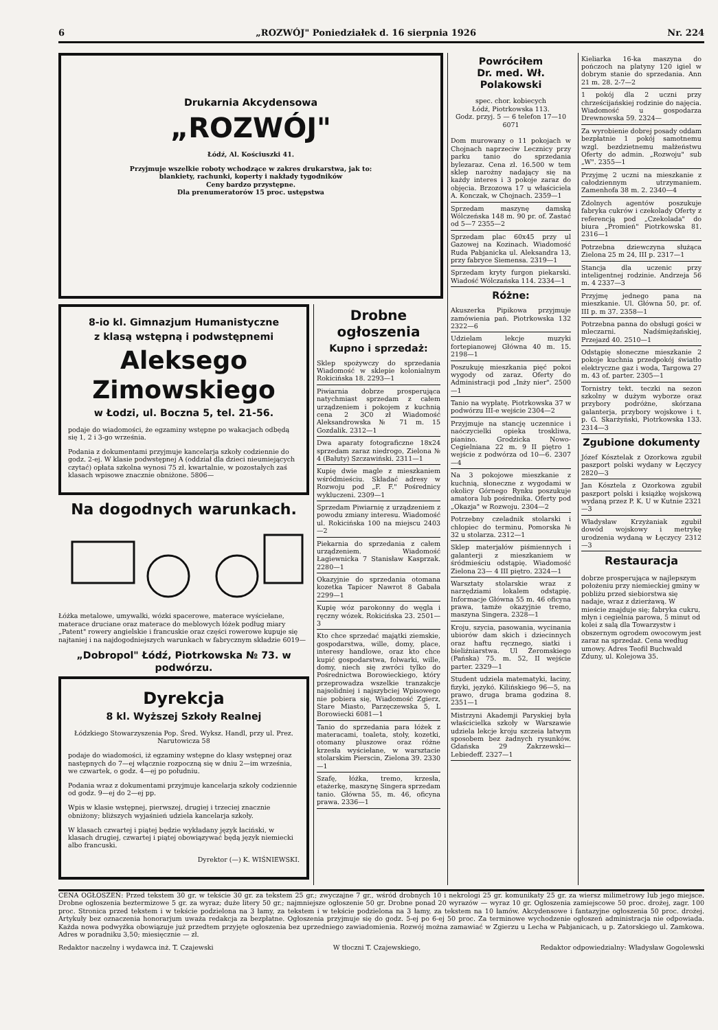6 „ROZWÓJ" Poniedziałek d. 16 sierpnia 1926 Nr. 224
Drukarnia Akcydensowa
„ROZWÓJ"
Łódź, Al. Kościuszki 41.
Przyjmuje wszelkie roboty wchodzące w zakres drukarstwa, jak to:
blankiety, rachunki, koperty i nakłady tygodników
Ceny bardzo przystępne.
Dla prenumeratorów 15 proc. ustępstwa
8-io kl. Gimnazjum Humanistyczne
z klasą wstępną i podwstępnemi
Aleksego Zimowskiego
w Łodzi, ul. Boczna 5, tel. 21-56.
podaje do wiadomości, że egzaminy wstępne po wakacjach odbędą się 1, 2 i 3-go września.
Podania z dokumentami przyjmuje kancelarja szkoły codziennie do godz. 2-ej. W klasie podwstępnej A (oddział dla dzieci nieumiejących czytać) opłata szkolna wynosi 75 zł. kwartalnie, w pozostałych zaś klasach wpisowe znacznie obniżone. 5806—
Na dogodnych warunkach.
Łóżka metalowe, umywalki, wózki spacerowe, materace wyściełane, materace druciane oraz materace do meblowych łóżek podług miary „Patent" rowery angielskie i francuskie oraz części rowerowe kupuje się najtaniej i na najdogodniejszych warunkach w fabrycznym składzie 6019—
„Dobropol" Łódź, Piotrkowska № 73. w podwórzu.
Dyrekcja
8 kl. Wyższej Szkoły Realnej
Łódzkiego Stowarzyszenia Pop. Śred. Wyksz. Handl, przy ul. Prez. Narutowicza 58
podaje do wiadomości, iż egzaminy wstępne do klasy wstępnej oraz następnych do 7—ej włącznie rozpoczną się w dniu 2—im września, we czwartek, o godz. 4—ej po południu.
Podania wraz z dokumentami przyjmuje kancelarja szkoły codziennie od godz. 9—ej do 2—ej pp.
Wpis w klasie wstępnej, pierwszej, drugiej i trzeciej znacznie obniżony; bliższych wyjaśnień udziela kancelarja szkoły.
W klasach czwartej i piątej będzie wykładany język łaciński, w klasach drugiej, czwartej i piątej obowiązywać będą język niemiecki albo francuski.
Dyrektor (—) K. WIŚNIEWSKI.
Drobne ogłoszenia
Kupno i sprzedaż:
Sklep spożywczy do sprzedania Wiadomość w sklepie kolonialnym Rokicińska 18. 2293—1
Piwiarnia dobrze prosperująca natychmiast sprzedam z całem urządzeniem i pokojem z kuchnią cena 2 3C0 zł Wiadomość Aleksandrowska № 71 m. 15 Gozdalik. 2312—1
Dwa aparaty fotograficzne 18x24 sprzedam zaraz niedrogo, Zielona № 4 (Bałuty) Szczawiński. 2311—1
Kupię dwie magle z mieszkaniem wśródmieściu. Składać adresy w Rozwoju pod „F. F." Pośrednicy wykluczeni. 2309—1
Sprzedam Piwiarnię z urządzeniem z powodu zmiany interesu. Wiadomość ul. Rokicińska 100 na miejscu 2403—2
Piekarnia do sprzedania z całem urządzeniem. Wiadomość Łagiewnicka 7 Stanisław Kasprzak. 2280—1
Okazyjnie do sprzedania otomana kozetka Tapicer Nawrot 8 Gabała 2299—1
Kupię wóz parokonny do węgla i ręczny wózek. Rokicińska 23. 2501—3
Kto chce sprzedać majątki ziemskie, gospodarstwa, wille, domy, place, interesy handlowe, oraz kto chce kupić gospodarstwa, folwarki, wille, domy, niech się zwróci tylko do Pośrednictwa Borowieckiego, który przeprowadza wszelkie tranzakcje najsolidniej i najszybciej Wpisowego nie pobiera się, Wiadomość Zgierz, Stare Miasto, Parzęczewska 5, L Borowiecki 6081—1
Tanio do sprzedania para łóżek z materacami, toaleta, stoły, kozetki, otomany pluszowe oraz różne krzesła wyściełane, w warsztacie stolarskim Pierscin, Zielona 39. 2330—1
Szafę, łóżka, tremo, krzesła, etażerkę, maszynę Singera sprzedam tanio. Główna 55, m. 46, oficyna prawa. 2336—1
Powróciłem
Dr. med. Wł. Polakowski
spec. chor. kobiecych
Łódź, Piotrkowska 113.
Godz. przyj. 5 — 6 telefon 17—10 6071
Dom murowany o 11 pokojach w Chojnach naprzeciw Lecznicy przy parku tanio do sprzedania bylezaraz. Cena zł. 16.500 w tem sklep narożny nadający się na każdy interes i 3 pokoje zaraz do objęcia. Brzozowa 17 u właściciela A. Konczak, w Chojnach. 2359—1
Sprzedam maszynę damską Wólczeńska 148 m. 90 pr. of. Zastać od 5—7 2355—2
Sprzedam plac 60x45 przy ul Gazowej na Kozinach. Wiadomość Ruda Pabjanicka ul. Aleksandra 13, przy fabryce Siemensa. 2319—1
Sprzedam kryty furgon piekarski. Wiadość Wólczańska 114. 2334—1
Różne:
Akuszerka Pipikowa przyjmuje zamówienia pań. Piotrkowska 132 2322—6
Udzielam lekcje muzyki fortepianowej Główna 40 m. 15. 2198—1
Poszukuję mieszkania pięć pokoi wygody od zaraz. Oferty do Administracji pod „Inży nier". 2500—1
Tanio na wypłatę. Piotrkowska 37 w podwórzu III-e wejście 2304—2
Przyjmuje na stancję uczennice i naóczycielki opieka troskliwa, pianino. Grodzicka Nowo-Cegielniana 22 m. 9 II piętro 1 wejście z podwórza od 10—6. 2307—4
Na 3 pokojowe mieszkanie z kuchnią, słoneczne z wygodami w okolicy Górnego Rynku poszukuje amatora lub pośrednika. Oferty pod „Okazja" w Rozwoju. 2304—2
Potrzebny czeladnik stolarski i chłopiec do terminu. Pomorska № 32 u stolarza. 2312—1
Sklep materjałów piśmiennych i galanterji z mieszkaniem w śródmieściu odstąpię. Wiadomość Zielona 23— 4 III piętro. 2324—1
Warsztaty stolarskie wraz z narzędziami lokalem odstąpię. Informacje Główna 55 m. 46 oficyna prawa, tamże okazyjnie tremo, maszyna Singera. 2328—1
Kroju, szycia, pasowania, wycinania ubiorów dam skich i dziecinnych oraz haftu ręcznego, siatki i bieliźniarstwa. Ul Żeromskiego (Pańska) 75. m. 52, II wejście parter. 2329—1
Student udziela matematyki, łaciny, fizyki, językó. Kilińskiego 96—5, na prawo, druga brama godzina 8. 2351—1
Mistrzyni Akademji Paryskiej była właścicielka szkoły w Warszawie udziela lekcje kroju szczeia łatwym sposobem bez żadnych rysunków. Gdańska 29 Zakrzewski— Lebiedeff. 2327—1
Kieliarka 16-ka maszyna do pończoch na platyny 120 igiel w dobrym stanie do sprzedania. Ann 21 m. 28. 2-7—2
1 pokój dla 2 uczni przy chrześcijańskiej rodzinie do najęcia. Wiadomość u gospodarza Drewnowska 59. 2324—
Za wyrobienie dobrej posady oddam bezpłatnie 1 pokój samotnemu wzgl. bezdzietnemu małżeństwu Oferty do admin. „Rozwoju" sub „W". 2355—1
Przyjmę 2 uczni na mieszkanie z całodziennym utrzymaniem. Zamenhofa 38 m. 2. 2340—4
Zdolnych agentów poszukuje fabryka cukrów i czekolady Oferty z referencją pod „Czekolada" do biura „Promień" Piotrkowska 81. 2316—1
Potrzebna dziewczyna służąca Zielona 25 m 24, III p. 2317—1
Stancja dla uczenic przy inteligentnej rodzinie. Andrzeja 56 m. 4 2337—3
Przyjmę jednego pana na mieszkanie. Ul. Główna 50, pr. of. III p. m 37. 2358—1
Potrzebna panna do obsługi gości w mleczarni. Nadśmiężańskiej, Przejazd 40. 2510—1
Odstąpię słoneczne mieszkanie 2 pokoje kuchnia przedpokój światło elektryczne gaz i woda, Targowa 27 m. 43 of. parter. 2305—1
Tornistry tekt. teczki na sezon szkolny w dużym wyborze oraz przybory podróżne, skórzana galanterja, przybory wojskowe i t. p. G. Skarżyński, Piotrkowska 133. 2314—3
Zgubione dokumenty
Józef Kósztelak z Ozorkowa zgubił paszport polski wydany w Łęczycy 2820—3
Jan Kósztela z Ozorkowa zgubił paszport polski i książkę wojskową wydaną przez P. K. U w Kutnie 2321—3
Władysław Krzyżaniak zgubił dowód wojskowy i metrykę urodzenia wydaną w Łęczycy 2312—3
Restauracja
dobrze prosperująca w najlepszym położeniu przy niemieckiej gminy w pobliżu przed siebiorstwa się nadaje, wraz z dzierżawą. W mieście znajduje się; fabryka cukru, młyn i cegielnia parowa, 5 minut od kolei z salą dla Towarzystw i obszernym ogrodem owocowym jest zaraz na sprzedaż. Cena według umowy. Adres Teofil Buchwald Zduny, ul. Kolejowa 35.
CENA OGŁOSZEŃ: Przed tekstem 30 gr. w tekście 30 gr. za tekstem 25 gr.; zwyczajne 7 gr., wśród drobnych 10 i nekrologi 25 gr. komunikaty 25 gr. za wiersz milimetrowy lub jego miejsce. Drobne ogłoszenia beztermizowe 5 gr. za wyraz; duże litery 50 gr.; najmniejsze ogłoszenie 50 gr. Drobne ponad 20 wyrazów — wyraz 10 gr. Ogłoszenia zamiejscowe 50 proc. drożej, zagr. 100 proc. Stronica przed tekstem i w tekście podzielona na 3 łamy, za tekstem i w tekście podzielona na 3 łamy, za tekstem na 10 łamów. Akcydensowe i fantazyjne ogłoszenia 50 proc. drożej. Artykuły bez oznaczenia honorarjum uważa redakcja za bezpłatne. Ogłoszenia przyjmuje się do godz. 5-ej po 6-ej 50 proc. Za terminowe wychodzenie ogłoszeń administracja nie odpowiada. Każda nowa podwyżka obowiązuje już przedtem przyjęte ogłoszenia bez uprzedniego zawiadomienia. Rozwój można zamawiać w Zgierzu u Lecha w Pabjanicach, u p. Zatorskiego ul. Zamkowa. Adres w poradniku 3,50; miesięcznie — zł.
Redaktor naczelny i wydawca inż. T. Czajewski W tłoczni T. Czajewskiego, Redaktor odpowiedzialny: Władysław Gogolewski